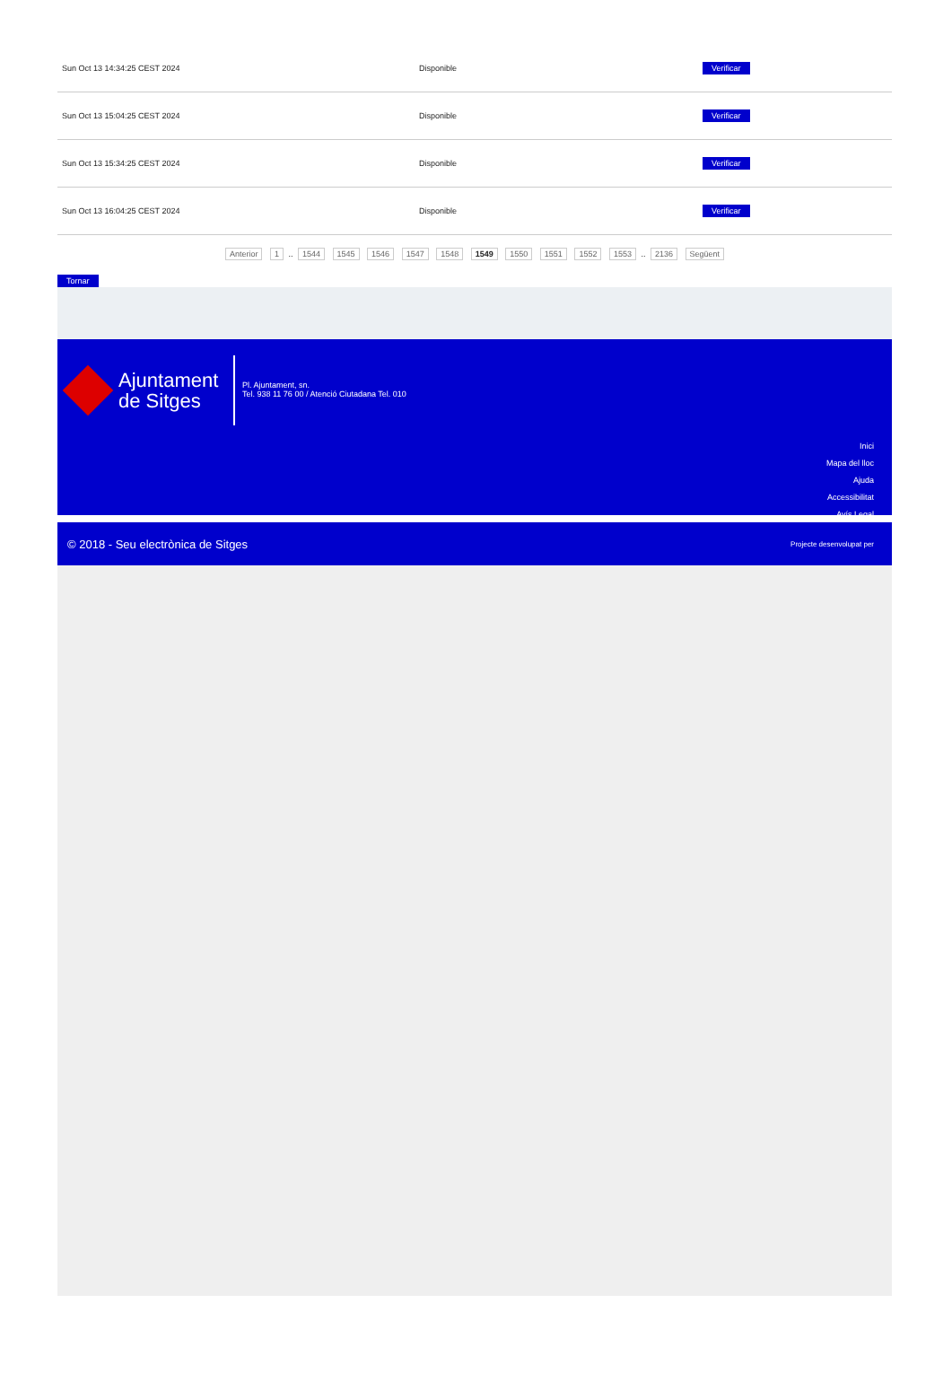| Sun Oct 13 14:34:25 CEST 2024 | Disponible | Verificar |
| Sun Oct 13 15:04:25 CEST 2024 | Disponible | Verificar |
| Sun Oct 13 15:34:25 CEST 2024 | Disponible | Verificar |
| Sun Oct 13 16:04:25 CEST 2024 | Disponible | Verificar |
Anterior 1 .. 1544 1545 1546 1547 1548 1549 1550 1551 1552 1553 .. 2136 Següent
Tornar
Ajuntament
de Sitges
Pl. Ajuntament, sn.
Tel. 938 11 76 00 / Atenció Ciutadana Tel. 010
Inici
Mapa del lloc
Ajuda
Accessibilitat
Avís Legal
© 2018 - Seu electrònica de Sitges Projecte desenvolupat per